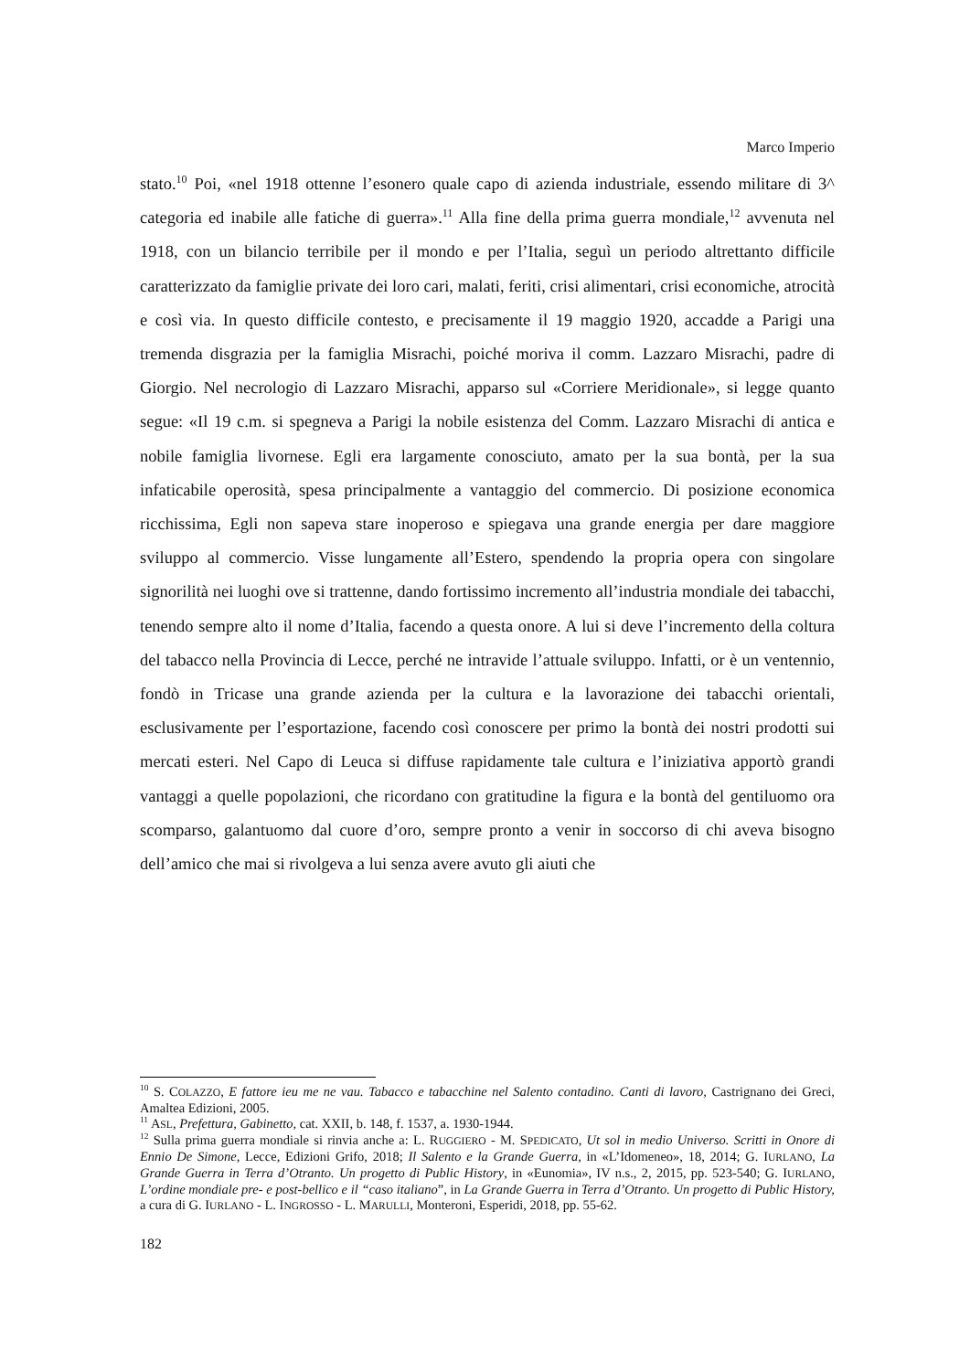Marco Imperio
stato.<sup>10</sup> Poi, «nel 1918 ottenne l’esonero quale capo di azienda industriale, essendo militare di 3^ categoria ed inabile alle fatiche di guerra».<sup>11</sup> Alla fine della prima guerra mondiale,<sup>12</sup> avvenuta nel 1918, con un bilancio terribile per il mondo e per l’Italia, seguì un periodo altrettanto difficile caratterizzato da famiglie private dei loro cari, malati, feriti, crisi alimentari, crisi economiche, atrocità e così via. In questo difficile contesto, e precisamente il 19 maggio 1920, accadde a Parigi una tremenda disgrazia per la famiglia Misrachi, poiché moriva il comm. Lazzaro Misrachi, padre di Giorgio. Nel necrologio di Lazzaro Misrachi, apparso sul «Corriere Meridionale», si legge quanto segue: «Il 19 c.m. si spegneva a Parigi la nobile esistenza del Comm. Lazzaro Misrachi di antica e nobile famiglia livornese. Egli era largamente conosciuto, amato per la sua bontà, per la sua infaticabile operosità, spesa principalmente a vantaggio del commercio. Di posizione economica ricchissima, Egli non sapeva stare inoperoso e spiegava una grande energia per dare maggiore sviluppo al commercio. Visse lungamente all’Estero, spendendo la propria opera con singolare signorilità nei luoghi ove si trattenne, dando fortissimo incremento all’industria mondiale dei tabacchi, tenendo sempre alto il nome d’Italia, facendo a questa onore. A lui si deve l’incremento della coltura del tabacco nella Provincia di Lecce, perché ne intravide l’attuale sviluppo. Infatti, or è un ventennio, fondò in Tricase una grande azienda per la cultura e la lavorazione dei tabacchi orientali, esclusivamente per l’esportazione, facendo così conoscere per primo la bontà dei nostri prodotti sui mercati esteri. Nel Capo di Leuca si diffuse rapidamente tale cultura e l’iniziativa apportò grandi vantaggi a quelle popolazioni, che ricordano con gratitudine la figura e la bontà del gentiluomo ora scomparso, galantuomo dal cuore d’oro, sempre pronto a venir in soccorso di chi aveva bisogno dell’amico che mai si rivolgeva a lui senza avere avuto gli aiuti che
<sup>10</sup> S. COLAZZO, E fattore ieu me ne vau. Tabacco e tabacchine nel Salento contadino. Canti di lavoro, Castrignano dei Greci, Amaltea Edizioni, 2005.
<sup>11</sup> ASL, Prefettura, Gabinetto, cat. XXII, b. 148, f. 1537, a. 1930-1944.
<sup>12</sup> Sulla prima guerra mondiale si rinvia anche a: L. RUGGIERO - M. SPEDICATO, Ut sol in medio Universo. Scritti in Onore di Ennio De Simone, Lecce, Edizioni Grifo, 2018; Il Salento e la Grande Guerra, in «L’Idomeneo», 18, 2014; G. IURLANO, La Grande Guerra in Terra d’Otranto. Un progetto di Public History, in «Eunomia», IV n.s., 2, 2015, pp. 523-540; G. IURLANO, L’ordine mondiale pre- e post-bellico e il “caso italiano”, in La Grande Guerra in Terra d’Otranto. Un progetto di Public History, a cura di G. IURLANO - L. INGROSSO - L. MARULLI, Monteroni, Esperidi, 2018, pp. 55-62.
182